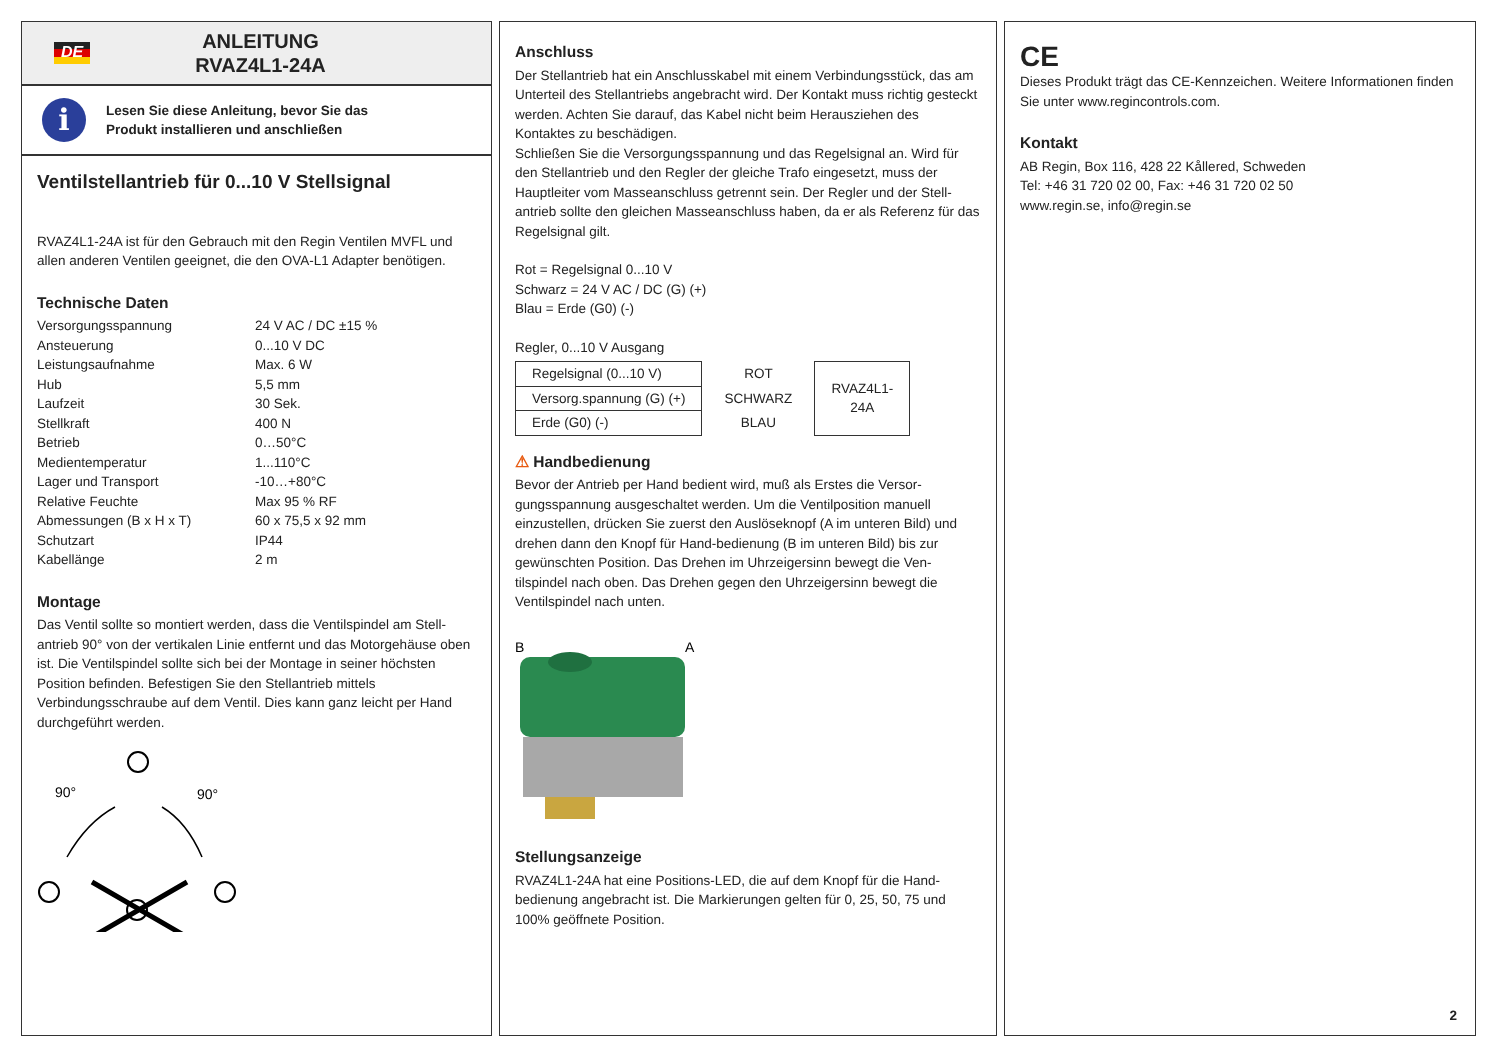DE
ANLEITUNG
RVAZ4L1-24A
i
Lesen Sie diese Anleitung, bevor Sie das
Produkt installieren und anschließen
Ventilstellantrieb für 0...10 V Stellsignal
RVAZ4L1-24A ist für den Gebrauch mit den Regin Ventilen MVFL und allen anderen Ventilen geeignet, die den OVA-L1 Adapter benötigen.
Technische Daten
| Versorgungsspannung | 24 V AC / DC ±15 % |
| Ansteuerung | 0...10 V DC |
| Leistungsaufnahme | Max. 6 W |
| Hub | 5,5 mm |
| Laufzeit | 30 Sek. |
| Stellkraft | 400 N |
| Betrieb | 0…50°C |
| Medientemperatur | 1...110°C |
| Lager und Transport | -10…+80°C |
| Relative Feuchte | Max 95 % RF |
| Abmessungen (B x H x T) | 60 x 75,5 x 92 mm |
| Schutzart | IP44 |
| Kabellänge | 2 m |
Montage
Das Ventil sollte so montiert werden, dass die Ventilspindel am Stell-antrieb 90° von der vertikalen Linie entfernt und das Motorgehäuse oben ist. Die Ventilspindel sollte sich bei der Montage in seiner höchsten Position befinden. Befestigen Sie den Stellantrieb mittels Verbindungsschraube auf dem Ventil. Dies kann ganz leicht per Hand durchgeführt werden.
90°
90°
Anschluss
Der Stellantrieb hat ein Anschlusskabel mit einem Verbindungsstück, das am Unterteil des Stellantriebs angebracht wird. Der Kontakt muss richtig gesteckt werden. Achten Sie darauf, das Kabel nicht beim Herausziehen des Kontaktes zu beschädigen.
Schließen Sie die Versorgungsspannung und das Regelsignal an. Wird für den Stellantrieb und den Regler der gleiche Trafo eingesetzt, muss der Hauptleiter vom Masseanschluss getrennt sein. Der Regler und der Stell-antrieb sollte den gleichen Masseanschluss haben, da er als Referenz für das Regelsignal gilt.
Rot = Regelsignal 0...10 V
Schwarz = 24 V AC / DC (G) (+)
Blau = Erde (G0) (-)
Regler, 0...10 V Ausgang
| Regelsignal (0...10 V) | ROT | RVAZ4L1- 24A |
| Versorg.spannung (G) (+) | SCHWARZ | |
| Erde (G0) (-) | BLAU | |
⚠ Handbedienung
Bevor der Antrieb per Hand bedient wird, muß als Erstes die Versor-gungsspannung ausgeschaltet werden. Um die Ventilposition manuell einzustellen, drücken Sie zuerst den Auslöseknopf (A im unteren Bild) und drehen dann den Knopf für Hand-bedienung (B im unteren Bild) bis zur gewünschten Position. Das Drehen im Uhrzeigersinn bewegt die Ven-tilspindel nach oben. Das Drehen gegen den Uhrzeigersinn bewegt die Ventilspindel nach unten.
B
A
Stellungsanzeige
RVAZ4L1-24A hat eine Positions-LED, die auf dem Knopf für die Hand-bedienung angebracht ist. Die Markierungen gelten für 0, 25, 50, 75 und 100% geöffnete Position.
CE
Dieses Produkt trägt das CE-Kennzeichen. Weitere Informationen finden Sie unter www.regincontrols.com.
Kontakt
AB Regin, Box 116, 428 22 Kållered, Schweden
Tel: +46 31 720 02 00, Fax: +46 31 720 02 50
www.regin.se, info@regin.se
2